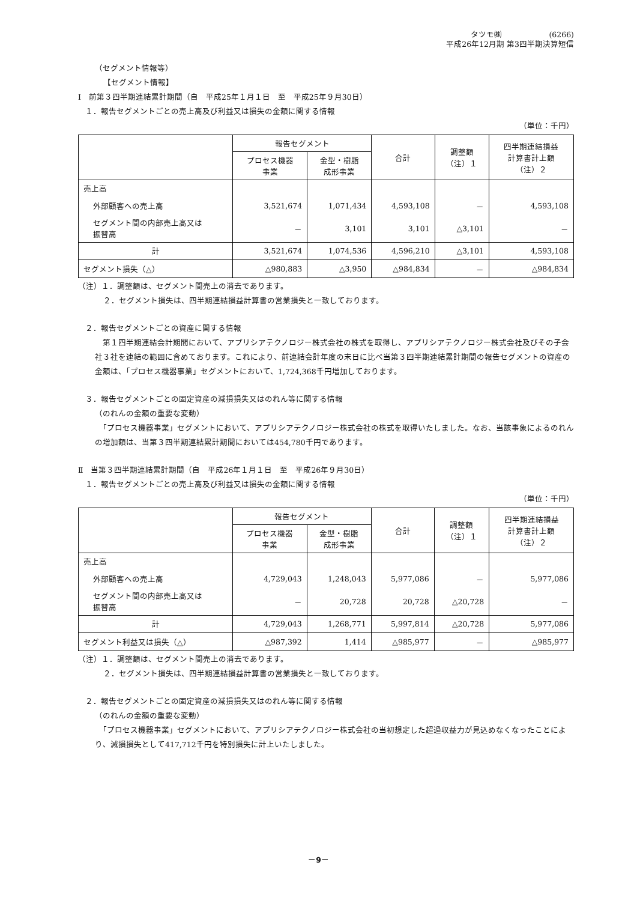タツモ㈱　　　　　　(6266)
平成26年12月期 第3四半期決算短信
（セグメント情報等）
【セグメント情報】
Ⅰ　前第３四半期連結累計期間（自　平成25年１月１日　至　平成25年９月30日）
１．報告セグメントごとの売上高及び利益又は損失の金額に関する情報
（単位：千円）
| | 報告セグメント | | 合計 | 調整額 （注）１ | 四半期連結損益 計算書計上額 （注）２ |
| --- | --- | --- | --- | --- | --- |
| | プロセス機器 事業 | 金型・樹脂 成形事業 | | | |
| 売上高 | | | | | |
| 外部顧客への売上高 | 3,521,674 | 1,071,434 | 4,593,108 | － | 4,593,108 |
| セグメント間の内部売上高又は 振替高 | － | 3,101 | 3,101 | △3,101 | － |
| 計 | 3,521,674 | 1,074,536 | 4,596,210 | △3,101 | 4,593,108 |
| セグメント損失（△） | △980,883 | △3,950 | △984,834 | － | △984,834 |
（注）１．調整額は、セグメント間売上の消去であります。
２．セグメント損失は、四半期連結損益計算書の営業損失と一致しております。
２．報告セグメントごとの資産に関する情報
　第１四半期連結会計期間において、アプリシアテクノロジー株式会社の株式を取得し、アプリシアテクノロジー株式会社及びその子会社３社を連結の範囲に含めております。これにより、前連結会計年度の末日に比べ当第３四半期連結累計期間の報告セグメントの資産の金額は、「プロセス機器事業」セグメントにおいて、1,724,368千円増加しております。
３．報告セグメントごとの固定資産の減損損失又はのれん等に関する情報
（のれんの金額の重要な変動）
　「プロセス機器事業」セグメントにおいて、アプリシアテクノロジー株式会社の株式を取得いたしました。なお、当該事象によるのれんの増加額は、当第３四半期連結累計期間においては454,780千円であります。
Ⅱ　当第３四半期連結累計期間（自　平成26年１月１日　至　平成26年９月30日）
１．報告セグメントごとの売上高及び利益又は損失の金額に関する情報
（単位：千円）
| | 報告セグメント | | 合計 | 調整額 （注）１ | 四半期連結損益 計算書計上額 （注）２ |
| --- | --- | --- | --- | --- | --- |
| | プロセス機器 事業 | 金型・樹脂 成形事業 | | | |
| 売上高 | | | | | |
| 外部顧客への売上高 | 4,729,043 | 1,248,043 | 5,977,086 | － | 5,977,086 |
| セグメント間の内部売上高又は 振替高 | － | 20,728 | 20,728 | △20,728 | － |
| 計 | 4,729,043 | 1,268,771 | 5,997,814 | △20,728 | 5,977,086 |
| セグメント利益又は損失（△） | △987,392 | 1,414 | △985,977 | － | △985,977 |
（注）１．調整額は、セグメント間売上の消去であります。
２．セグメント損失は、四半期連結損益計算書の営業損失と一致しております。
２．報告セグメントごとの固定資産の減損損失又はのれん等に関する情報
（のれんの金額の重要な変動）
　「プロセス機器事業」セグメントにおいて、アプリシアテクノロジー株式会社の当初想定した超過収益力が見込めなくなったことにより、減損損失として417,712千円を特別損失に計上いたしました。
－9－